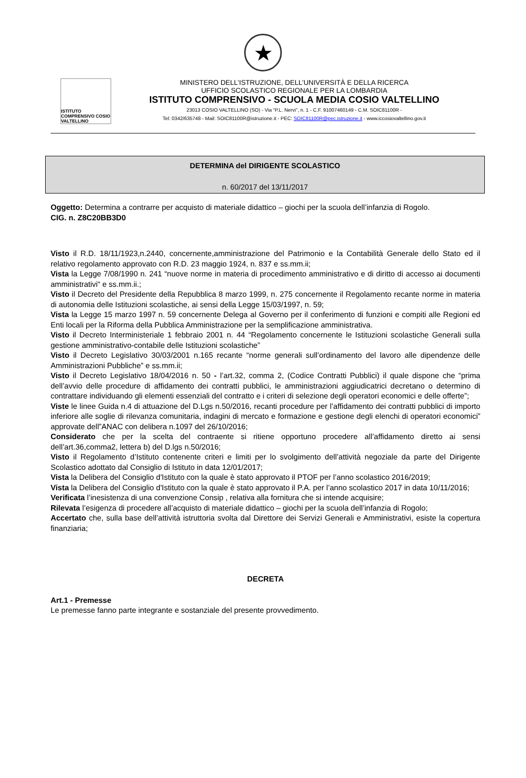★
ISTITUTO COMPRENSIVO COSIO VALTELLINO
MINISTERO DELL’ISTRUZIONE, DELL’UNIVERSITÀ E DELLA RICERCA
UFFICIO SCOLASTICO REGIONALE PER LA LOMBARDIA
ISTITUTO COMPRENSIVO - SCUOLA MEDIA COSIO VALTELLINO
23013 COSIO VALTELLINO (SO) - Via “P.L. Nervi”, n. 1 - C.F. 91007460149 - C.M. SOIC81100R -
Tel: 0342/635748 - Mail: SOIC81100R@istruzione.it - PEC: SOIC81100R@pec.istruzione.it - www.iccosiovaltellino.gov.it
DETERMINA del DIRIGENTE SCOLASTICO
n. 60/2017 del 13/11/2017
Oggetto: Determina a contrarre per acquisto di materiale didattico – giochi per la scuola dell’infanzia di Rogolo.
CIG. n. Z8C20BB3D0
Visto il R.D. 18/11/1923,n.2440, concernente,amministrazione del Patrimonio e la Contabilità Generale dello Stato ed il relativo regolamento approvato con R.D. 23 maggio 1924, n. 837 e ss.mm.ii;
Vista la Legge 7/08/1990 n. 241 “nuove norme in materia di procedimento amministrativo e di diritto di accesso ai documenti amministrativi“ e ss.mm.ii.;
Visto il Decreto del Presidente della Repubblica 8 marzo 1999, n. 275 concernente il Regolamento recante norme in materia di autonomia delle Istituzioni scolastiche, ai sensi della Legge 15/03/1997, n. 59;
Vista la Legge 15 marzo 1997 n. 59 concernente Delega al Governo per il conferimento di funzioni e compiti alle Regioni ed Enti locali per la Riforma della Pubblica Amministrazione per la semplificazione amministrativa.
Visto il Decreto Interministeriale 1 febbraio 2001 n. 44 “Regolamento concernente le Istituzioni scolastiche Generali sulla gestione amministrativo-contabile delle Istituzioni scolastiche”
Visto il Decreto Legislativo 30/03/2001 n.165 recante “norme generali sull’ordinamento del lavoro alle dipendenze delle Amministrazioni Pubbliche” e ss.mm.ii;
Visto il Decreto Legislativo 18/04/2016 n. 50 - l’art.32, comma 2, (Codice Contratti Pubblici) il quale dispone che “prima dell’avvio delle procedure di affidamento dei contratti pubblici, le amministrazioni aggiudicatrici decretano o determino di contrattare individuando gli elementi essenziali del contratto e i criteri di selezione degli operatori economici e delle offerte”;
Viste le linee Guida n.4 di attuazione del D.Lgs n.50/2016, recanti procedure per l’affidamento dei contratti pubblici di importo inferiore alle soglie di rilevanza comunitaria, indagini di mercato e formazione e gestione degli elenchi di operatori economici” approvate dell”ANAC con delibera n.1097 del 26/10/2016;
Considerato che per la scelta del contraente si ritiene opportuno procedere all’affidamento diretto ai sensi dell’art.36,comma2, lettera b) del D.lgs n.50/2016;
Visto il Regolamento d’Istituto contenente criteri e limiti per lo svolgimento dell’attività negoziale da parte del Dirigente Scolastico adottato dal Consiglio di Istituto in data 12/01/2017;
Vista la Delibera del Consiglio d'Istituto con la quale è stato approvato il PTOF per l’anno scolastico 2016/2019;
Vista la Delibera del Consiglio d'Istituto con la quale è stato approvato il P.A. per l’anno scolastico 2017 in data 10/11/2016;
Verificata l’inesistenza di una convenzione Consip , relativa alla fornitura che si intende acquisire;
Rilevata l’esigenza di procedere all’acquisto di materiale didattico – giochi per la scuola dell’infanzia di Rogolo;
Accertato che, sulla base dell’attività istruttoria svolta dal Direttore dei Servizi Generali e Amministrativi, esiste la copertura finanziaria;
DECRETA
Art.1 - Premesse
Le premesse fanno parte integrante e sostanziale del presente provvedimento.